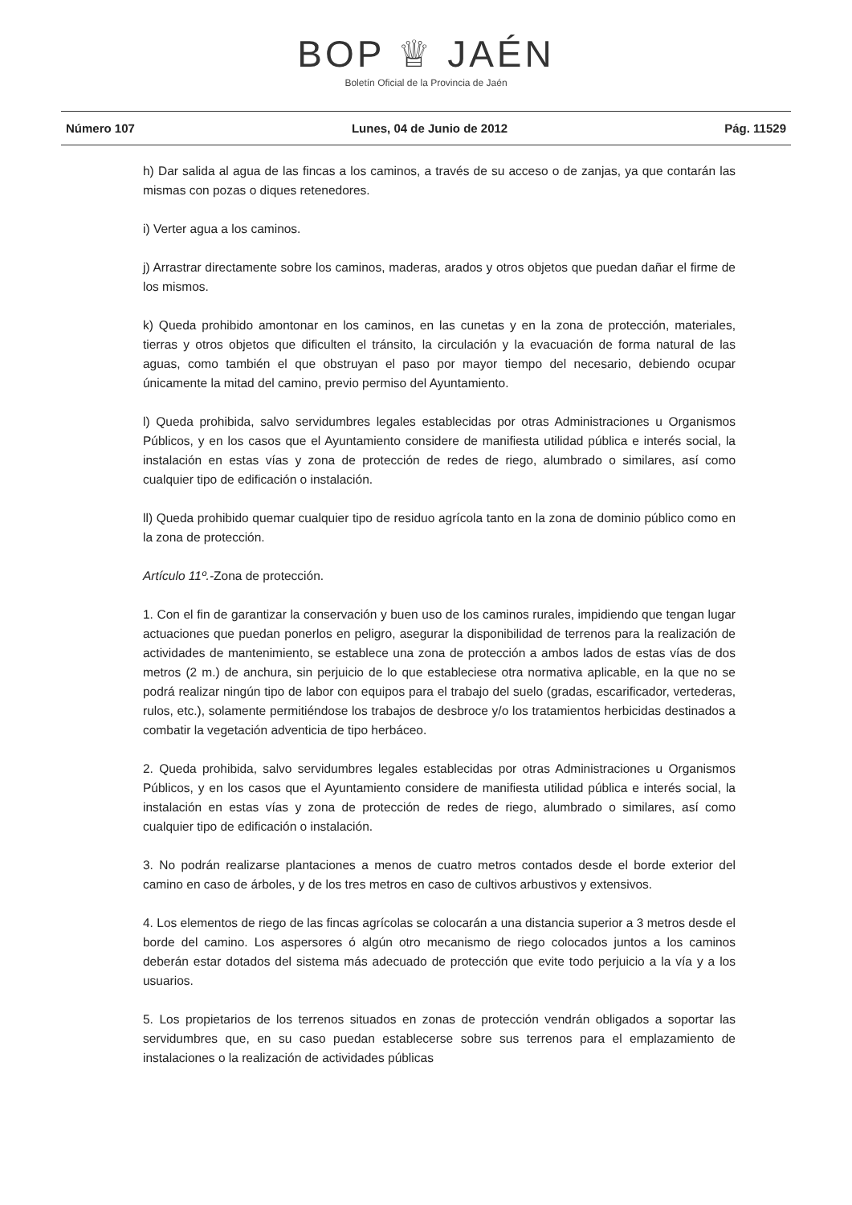BOP ♕ JAÉN
Boletín Oficial de la Provincia de Jaén
Número 107 Lunes, 04 de Junio de 2012 Pág. 11529
h) Dar salida al agua de las fincas a los caminos, a través de su acceso o de zanjas, ya que contarán las mismas con pozas o diques retenedores.
i) Verter agua a los caminos.
j) Arrastrar directamente sobre los caminos, maderas, arados y otros objetos que puedan dañar el firme de los mismos.
k) Queda prohibido amontonar en los caminos, en las cunetas y en la zona de protección, materiales, tierras y otros objetos que dificulten el tránsito, la circulación y la evacuación de forma natural de las aguas, como también el que obstruyan el paso por mayor tiempo del necesario, debiendo ocupar únicamente la mitad del camino, previo permiso del Ayuntamiento.
l) Queda prohibida, salvo servidumbres legales establecidas por otras Administraciones u Organismos Públicos, y en los casos que el Ayuntamiento considere de manifiesta utilidad pública e interés social, la instalación en estas vías y zona de protección de redes de riego, alumbrado o similares, así como cualquier tipo de edificación o instalación.
ll) Queda prohibido quemar cualquier tipo de residuo agrícola tanto en la zona de dominio público como en la zona de protección.
Artículo 11º.-Zona de protección.
1. Con el fin de garantizar la conservación y buen uso de los caminos rurales, impidiendo que tengan lugar actuaciones que puedan ponerlos en peligro, asegurar la disponibilidad de terrenos para la realización de actividades de mantenimiento, se establece una zona de protección a ambos lados de estas vías de dos metros (2 m.) de anchura, sin perjuicio de lo que estableciese otra normativa aplicable, en la que no se podrá realizar ningún tipo de labor con equipos para el trabajo del suelo (gradas, escarificador, vertederas, rulos, etc.), solamente permitiéndose los trabajos de desbroce y/o los tratamientos herbicidas destinados a combatir la vegetación adventicia de tipo herbáceo.
2. Queda prohibida, salvo servidumbres legales establecidas por otras Administraciones u Organismos Públicos, y en los casos que el Ayuntamiento considere de manifiesta utilidad pública e interés social, la instalación en estas vías y zona de protección de redes de riego, alumbrado o similares, así como cualquier tipo de edificación o instalación.
3. No podrán realizarse plantaciones a menos de cuatro metros contados desde el borde exterior del camino en caso de árboles, y de los tres metros en caso de cultivos arbustivos y extensivos.
4. Los elementos de riego de las fincas agrícolas se colocarán a una distancia superior a 3 metros desde el borde del camino. Los aspersores ó algún otro mecanismo de riego colocados juntos a los caminos deberán estar dotados del sistema más adecuado de protección que evite todo perjuicio a la vía y a los usuarios.
5. Los propietarios de los terrenos situados en zonas de protección vendrán obligados a soportar las servidumbres que, en su caso puedan establecerse sobre sus terrenos para el emplazamiento de instalaciones o la realización de actividades públicas